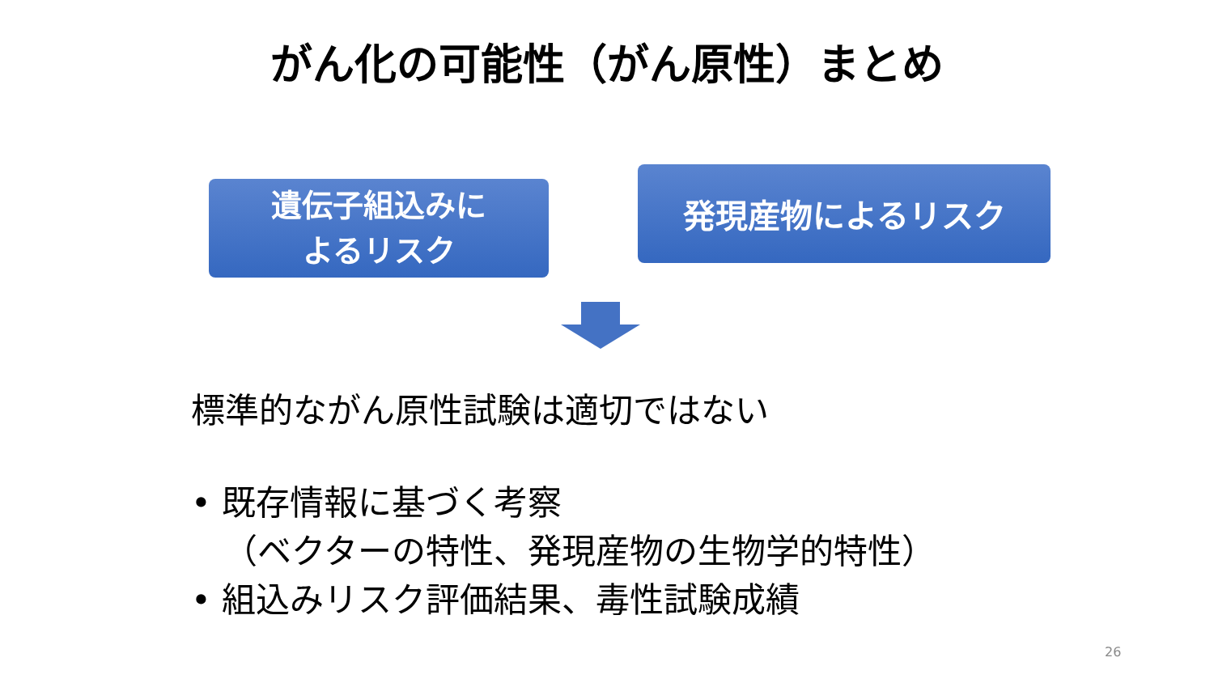がん化の可能性（がん原性）まとめ
遺伝子組込みに
よるリスク
発現産物によるリスク
標準的ながん原性試験は適切ではない
• 既存情報に基づく考察
（ベクターの特性、発現産物の生物学的特性）
• 組込みリスク評価結果、毒性試験成績
26